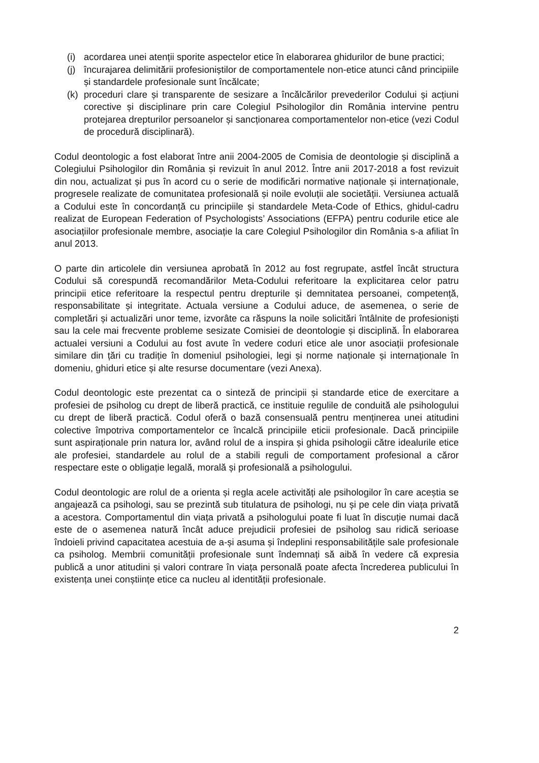(i) acordarea unei atenții sporite aspectelor etice în elaborarea ghidurilor de bune practici;
(j) încurajarea delimitării profesioniștilor de comportamentele non-etice atunci când principiile și standardele profesionale sunt încălcate;
(k) proceduri clare și transparente de sesizare a încălcărilor prevederilor Codului și acțiuni corective și disciplinare prin care Colegiul Psihologilor din România intervine pentru protejarea drepturilor persoanelor și sancționarea comportamentelor non-etice (vezi Codul de procedură disciplinară).
Codul deontologic a fost elaborat între anii 2004-2005 de Comisia de deontologie și disciplină a Colegiului Psihologilor din România și revizuit în anul 2012. Între anii 2017-2018 a fost revizuit din nou, actualizat și pus în acord cu o serie de modificări normative naționale și internaționale, progresele realizate de comunitatea profesională și noile evoluții ale societății. Versiunea actuală a Codului este în concordanță cu principiile și standardele Meta-Code of Ethics, ghidul-cadru realizat de European Federation of Psychologists’ Associations (EFPA) pentru codurile etice ale asociațiilor profesionale membre, asociație la care Colegiul Psihologilor din România s-a afiliat în anul 2013.
O parte din articolele din versiunea aprobată în 2012 au fost regrupate, astfel încât structura Codului să corespundă recomandărilor Meta-Codului referitoare la explicitarea celor patru principii etice referitoare la respectul pentru drepturile și demnitatea persoanei, competență, responsabilitate și integritate. Actuala versiune a Codului aduce, de asemenea, o serie de completări și actualizări unor teme, izvorâte ca răspuns la noile solicitări întâlnite de profesioniști sau la cele mai frecvente probleme sesizate Comisiei de deontologie și disciplină. În elaborarea actualei versiuni a Codului au fost avute în vedere coduri etice ale unor asociații profesionale similare din țări cu tradiție în domeniul psihologiei, legi și norme naționale și internaționale în domeniu, ghiduri etice și alte resurse documentare (vezi Anexa).
Codul deontologic este prezentat ca o sinteză de principii și standarde etice de exercitare a profesiei de psiholog cu drept de liberă practică, ce instituie regulile de conduită ale psihologului cu drept de liberă practică. Codul oferă o bază consensuală pentru menținerea unei atitudini colective împotriva comportamentelor ce încalcă principiile eticii profesionale. Dacă principiile sunt aspiraționale prin natura lor, având rolul de a inspira și ghida psihologii către idealurile etice ale profesiei, standardele au rolul de a stabili reguli de comportament profesional a căror respectare este o obligație legală, morală și profesională a psihologului.
Codul deontologic are rolul de a orienta și regla acele activități ale psihologilor în care aceștia se angajează ca psihologi, sau se prezintă sub titulatura de psihologi, nu și pe cele din viața privată a acestora. Comportamentul din viața privată a psihologului poate fi luat în discuție numai dacă este de o asemenea natură încât aduce prejudicii profesiei de psiholog sau ridică serioase îndoieli privind capacitatea acestuia de a-și asuma și îndeplini responsabilitățile sale profesionale ca psiholog. Membrii comunității profesionale sunt îndemnați să aibă în vedere că expresia publică a unor atitudini și valori contrare în viața personală poate afecta încrederea publicului în existența unei conștiințe etice ca nucleu al identității profesionale.
2